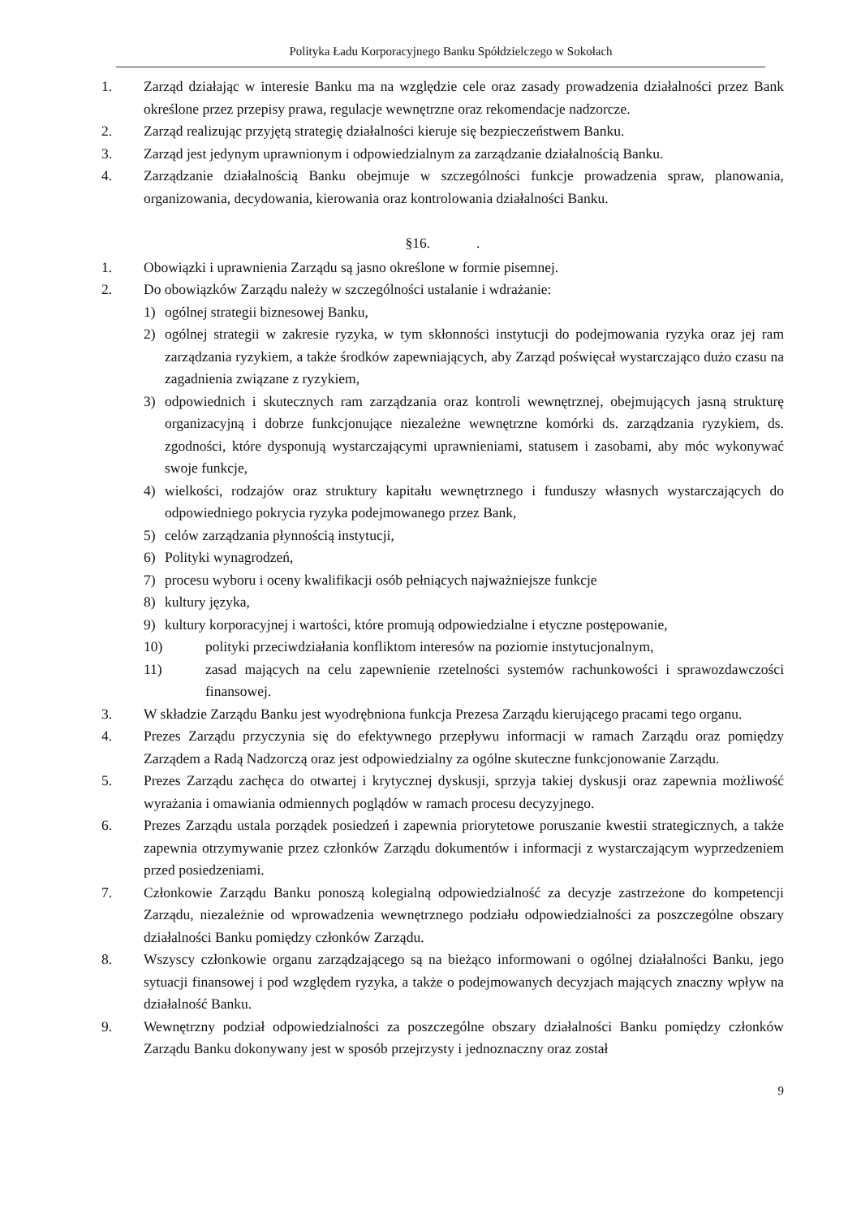Polityka Ładu Korporacyjnego Banku Spółdzielczego w Sokołach
1. Zarząd działając w interesie Banku ma na względzie cele oraz zasady prowadzenia działalności przez Bank określone przez przepisy prawa, regulacje wewnętrzne oraz rekomendacje nadzorcze.
2. Zarząd realizując przyjętą strategię działalności kieruje się bezpieczeństwem Banku.
3. Zarząd jest jedynym uprawnionym i odpowiedzialnym za zarządzanie działalnością Banku.
4. Zarządzanie działalnością Banku obejmuje w szczególności funkcje prowadzenia spraw, planowania, organizowania, decydowania, kierowania oraz kontrolowania działalności Banku.
§16. .
1. Obowiązki i uprawnienia Zarządu są jasno określone w formie pisemnej.
2. Do obowiązków Zarządu należy w szczególności ustalanie i wdrażanie:
1) ogólnej strategii biznesowej Banku,
2) ogólnej strategii w zakresie ryzyka, w tym skłonności instytucji do podejmowania ryzyka oraz jej ram zarządzania ryzykiem, a także środków zapewniających, aby Zarząd poświęcał wystarczająco dużo czasu na zagadnienia związane z ryzykiem,
3) odpowiednich i skutecznych ram zarządzania oraz kontroli wewnętrznej, obejmujących jasną strukturę organizacyjną i dobrze funkcjonujące niezależne wewnętrzne komórki ds. zarządzania ryzykiem, ds. zgodności, które dysponują wystarczającymi uprawnieniami, statusem i zasobami, aby móc wykonywać swoje funkcje,
4) wielkości, rodzajów oraz struktury kapitału wewnętrznego i funduszy własnych wystarczających do odpowiedniego pokrycia ryzyka podejmowanego przez Bank,
5) celów zarządzania płynnością instytucji,
6) Polityki wynagrodzeń,
7) procesu wyboru i oceny kwalifikacji osób pełniących najważniejsze funkcje
8) kultury języka,
9) kultury korporacyjnej i wartości, które promują odpowiedzialne i etyczne postępowanie,
10) polityki przeciwdziałania konfliktom interesów na poziomie instytucjonalnym,
11) zasad mających na celu zapewnienie rzetelności systemów rachunkowości i sprawozdawczości finansowej.
3. W składzie Zarządu Banku jest wyodrębniona funkcja Prezesa Zarządu kierującego pracami tego organu.
4. Prezes Zarządu przyczynia się do efektywnego przepływu informacji w ramach Zarządu oraz pomiędzy Zarządem a Radą Nadzorczą oraz jest odpowiedzialny za ogólne skuteczne funkcjonowanie Zarządu.
5. Prezes Zarządu zachęca do otwartej i krytycznej dyskusji, sprzyja takiej dyskusji oraz zapewnia możliwość wyrażania i omawiania odmiennych poglądów w ramach procesu decyzyjnego.
6. Prezes Zarządu ustala porządek posiedzeń i zapewnia priorytetowe poruszanie kwestii strategicznych, a także zapewnia otrzymywanie przez członków Zarządu dokumentów i informacji z wystarczającym wyprzedzeniem przed posiedzeniami.
7. Członkowie Zarządu Banku ponoszą kolegialną odpowiedzialność za decyzje zastrzeżone do kompetencji Zarządu, niezależnie od wprowadzenia wewnętrznego podziału odpowiedzialności za poszczególne obszary działalności Banku pomiędzy członków Zarządu.
8. Wszyscy członkowie organu zarządzającego są na bieżąco informowani o ogólnej działalności Banku, jego sytuacji finansowej i pod względem ryzyka, a także o podejmowanych decyzjach mających znaczny wpływ na działalność Banku.
9. Wewnętrzny podział odpowiedzialności za poszczególne obszary działalności Banku pomiędzy członków Zarządu Banku dokonywany jest w sposób przejrzysty i jednoznaczny oraz został
9